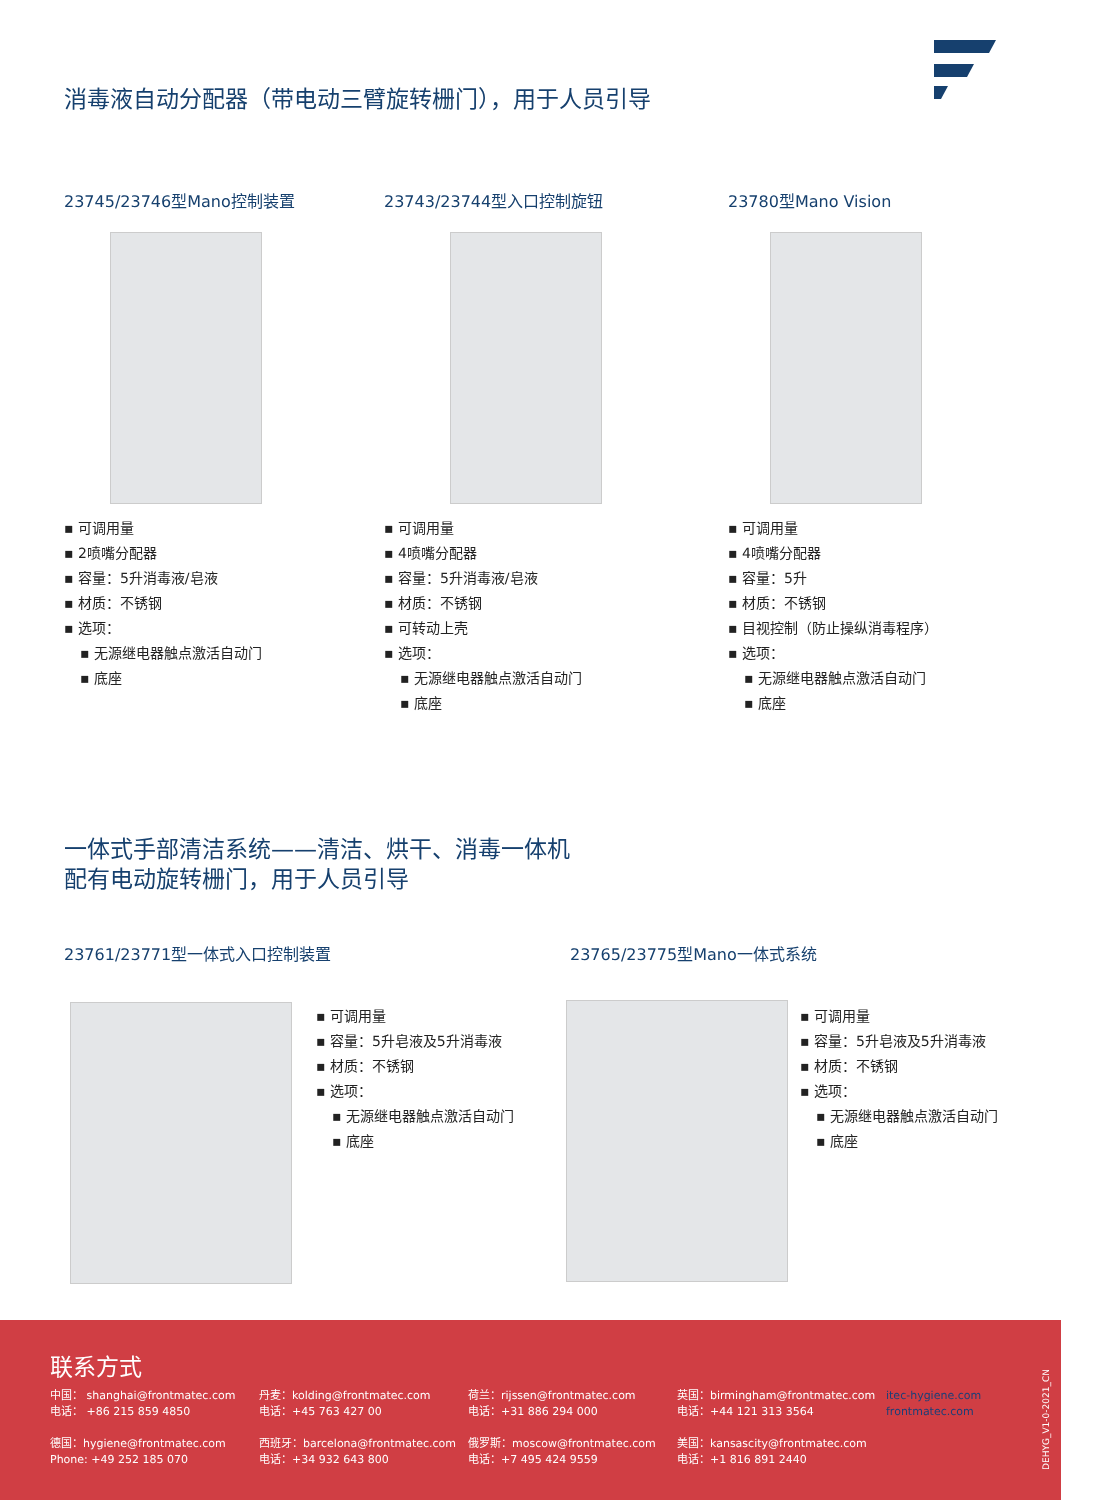消毒液自动分配器（带电动三臂旋转栅门），用于人员引导
23745/23746型Mano控制装置 23743/23744型入口控制旋钮 23780型Mano Vision
▪ 可调用量
▪ 2喷嘴分配器
▪ 容量：5升消毒液/皂液
▪ 材质：不锈钢
▪ 选项：
▪ 无源继电器触点激活自动门
▪ 底座
▪ 可调用量
▪ 4喷嘴分配器
▪ 容量：5升消毒液/皂液
▪ 材质：不锈钢
▪ 可转动上壳
▪ 选项：
▪ 无源继电器触点激活自动门
▪ 底座
▪ 可调用量
▪ 4喷嘴分配器
▪ 容量：5升
▪ 材质：不锈钢
▪ 目视控制（防止操纵消毒程序）
▪ 选项：
▪ 无源继电器触点激活自动门
▪ 底座
一体式手部清洁系统——清洁、烘干、消毒一体机
配有电动旋转栅门，用于人员引导
23761/23771型一体式入口控制装置 23765/23775型Mano一体式系统
▪ 可调用量
▪ 容量：5升皂液及5升消毒液
▪ 材质：不锈钢
▪ 选项：
▪ 无源继电器触点激活自动门
▪ 底座
▪ 可调用量
▪ 容量：5升皂液及5升消毒液
▪ 材质：不锈钢
▪ 选项：
▪ 无源继电器触点激活自动门
▪ 底座
联系方式
中国： shanghai@frontmatec.com
电话： +86 215 859 4850
德国：hygiene@frontmatec.com
Phone: +49 252 185 070
丹麦：kolding@frontmatec.com
电话：+45 763 427 00
西班牙：barcelona@frontmatec.com
电话：+34 932 643 800
荷兰：rijssen@frontmatec.com
电话：+31 886 294 000
俄罗斯：moscow@frontmatec.com
电话：+7 495 424 9559
英国：birmingham@frontmatec.com
电话：+44 121 313 3564
美国：kansascity@frontmatec.com
电话：+1 816 891 2440
itec-hygiene.com
frontmatec.com
DEHYG_V1-0-2021_CN